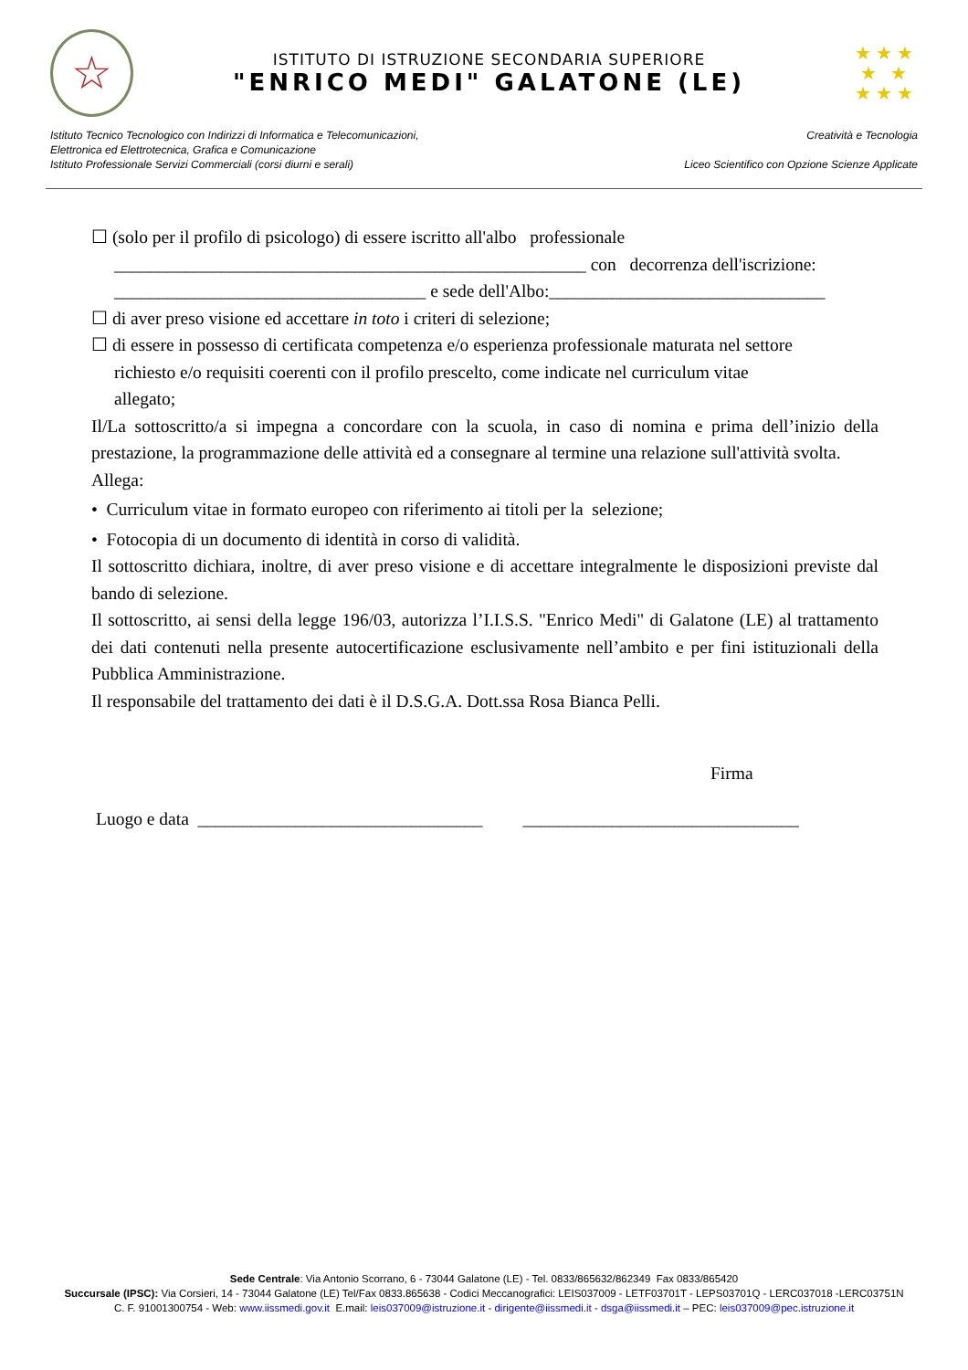☆
ISTITUTO DI ISTRUZIONE SECONDARIA SUPERIORE
"ENRICO MEDI" GALATONE (LE)
★ ★ ★
★ ★
★ ★ ★
Istituto Tecnico Tecnologico con Indirizzi di Informatica e Telecomunicazioni,
Elettronica ed Elettrotecnica, Grafica e Comunicazione
Istituto Professionale Servizi Commerciali (corsi diurni e serali)
Creatività e Tecnologia
Liceo Scientifico con Opzione Scienze Applicate
☐ (solo per il profilo di psicologo) di essere iscritto all'albo professionale
_____________________________________________________ con decorrenza dell'iscrizione:
___________________________________ e sede dell'Albo:_______________________________
☐ di aver preso visione ed accettare in toto i criteri di selezione;
☐ di essere in possesso di certificata competenza e/o esperienza professionale maturata nel settore
richiesto e/o requisiti coerenti con il profilo prescelto, come indicate nel curriculum vitae
allegato;
Il/La sottoscritto/a si impegna a concordare con la scuola, in caso di nomina e prima dell’inizio della prestazione, la programmazione delle attività ed a consegnare al termine una relazione sull'attività svolta.
Allega:
• Curriculum vitae in formato europeo con riferimento ai titoli per la selezione;
• Fotocopia di un documento di identità in corso di validità.
Il sottoscritto dichiara, inoltre, di aver preso visione e di accettare integralmente le disposizioni previste dal bando di selezione.
Il sottoscritto, ai sensi della legge 196/03, autorizza l’I.I.S.S. "Enrico Medi" di Galatone (LE) al trattamento dei dati contenuti nella presente autocertificazione esclusivamente nell’ambito e per fini istituzionali della Pubblica Amministrazione.
Il responsabile del trattamento dei dati è il D.S.G.A. Dott.ssa Rosa Bianca Pelli.
Firma
Luogo e data ________________________________ _______________________________
Sede Centrale: Via Antonio Scorrano, 6 - 73044 Galatone (LE) - Tel. 0833/865632/862349 Fax 0833/865420
Succursale (IPSC): Via Corsieri, 14 - 73044 Galatone (LE) Tel/Fax 0833.865638 - Codici Meccanografici: LEIS037009 - LETF03701T - LEPS03701Q - LERC037018 -LERC03751N
C. F. 91001300754 - Web: www.iissmedi.gov.it E.mail: leis037009@istruzione.it - dirigente@iissmedi.it - dsga@iissmedi.it – PEC: leis037009@pec.istruzione.it